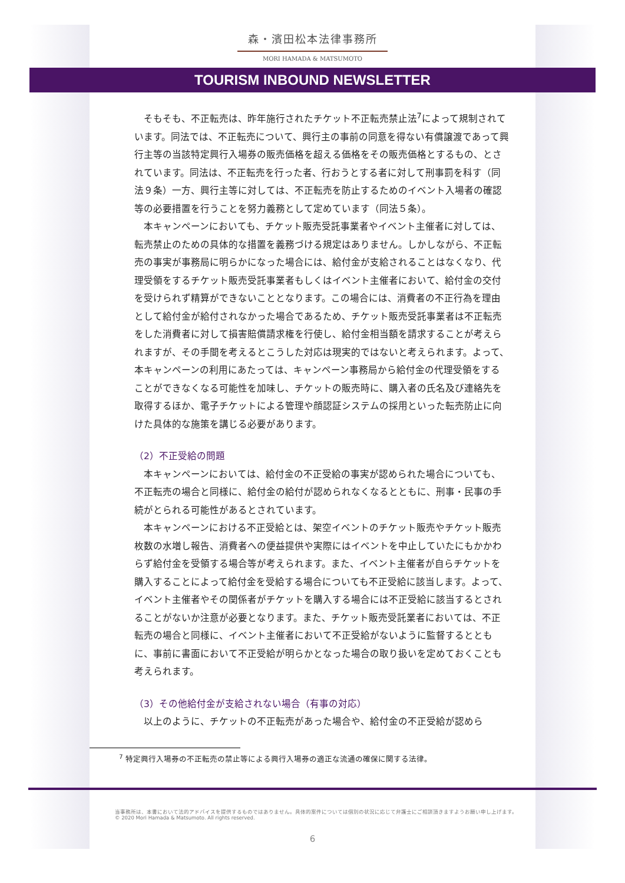森・濱田松本法律事務所
MORI HAMADA & MATSUMOTO
TOURISM INBOUND NEWSLETTER
そもそも、不正転売は、昨年施行されたチケット不正転売禁止法<sup>7</sup>によって規制されています。同法では、不正転売について、興行主の事前の同意を得ない有償譲渡であって興行主等の当該特定興行入場券の販売価格を超える価格をその販売価格とするもの、とされています。同法は、不正転売を行った者、行おうとする者に対して刑事罰を科す（同法９条）一方、興行主等に対しては、不正転売を防止するためのイベント入場者の確認等の必要措置を行うことを努力義務として定めています（同法５条）。
本キャンペーンにおいても、チケット販売受託事業者やイベント主催者に対しては、転売禁止のための具体的な措置を義務づける規定はありません。しかしながら、不正転売の事実が事務局に明らかになった場合には、給付金が支給されることはなくなり、代理受領をするチケット販売受託事業者もしくはイベント主催者において、給付金の交付を受けられず精算ができないこととなります。この場合には、消費者の不正行為を理由として給付金が給付されなかった場合であるため、チケット販売受託事業者は不正転売をした消費者に対して損害賠償請求権を行使し、給付金相当額を請求することが考えられますが、その手間を考えるとこうした対応は現実的ではないと考えられます。よって、本キャンペーンの利用にあたっては、キャンペーン事務局から給付金の代理受領をすることができなくなる可能性を加味し、チケットの販売時に、購入者の氏名及び連絡先を取得するほか、電子チケットによる管理や顔認証システムの採用といった転売防止に向けた具体的な施策を講じる必要があります。
（2）不正受給の問題
本キャンペーンにおいては、給付金の不正受給の事実が認められた場合についても、不正転売の場合と同様に、給付金の給付が認められなくなるとともに、刑事・民事の手続がとられる可能性があるとされています。
本キャンペーンにおける不正受給とは、架空イベントのチケット販売やチケット販売枚数の水増し報告、消費者への便益提供や実際にはイベントを中止していたにもかかわらず給付金を受領する場合等が考えられます。また、イベント主催者が自らチケットを購入することによって給付金を受給する場合についても不正受給に該当します。よって、イベント主催者やその関係者がチケットを購入する場合には不正受給に該当するとされることがないか注意が必要となります。また、チケット販売受託業者においては、不正転売の場合と同様に、イベント主催者において不正受給がないように監督するとともに、事前に書面において不正受給が明らかとなった場合の取り扱いを定めておくことも考えられます。
（3）その他給付金が支給されない場合（有事の対応）
以上のように、チケットの不正転売があった場合や、給付金の不正受給が認めら
<sup>7</sup> 特定興行入場券の不正転売の禁止等による興行入場券の適正な流通の確保に関する法律。
当事務所は、本書において法的アドバイスを提供するものではありません。具体的案件については個別の状況に応じて弁護士にご相談頂きますようお願い申し上げます。
© 2020 Mori Hamada & Matsumoto. All rights reserved.
6